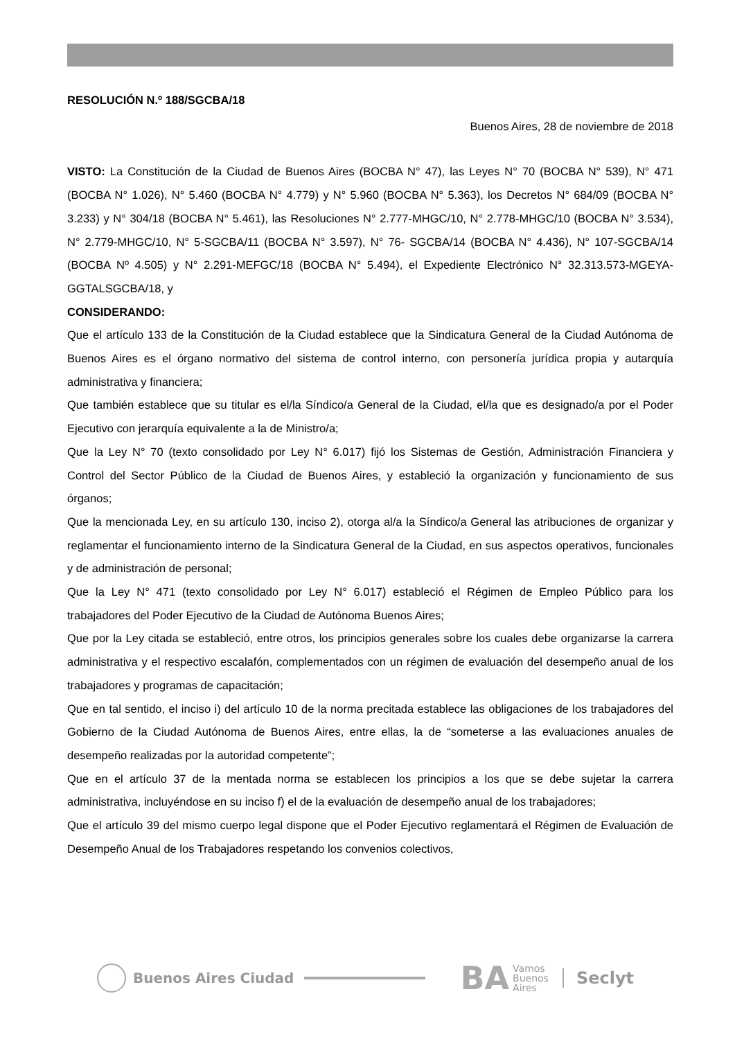RESOLUCIÓN N.º 188/SGCBA/18
Buenos Aires, 28 de noviembre de 2018
VISTO: La Constitución de la Ciudad de Buenos Aires (BOCBA N° 47), las Leyes N° 70 (BOCBA N° 539), N° 471 (BOCBA N° 1.026), N° 5.460 (BOCBA N° 4.779) y N° 5.960 (BOCBA N° 5.363), los Decretos N° 684/09 (BOCBA N° 3.233) y N° 304/18 (BOCBA N° 5.461), las Resoluciones N° 2.777-MHGC/10, N° 2.778-MHGC/10 (BOCBA N° 3.534), N° 2.779-MHGC/10, N° 5-SGCBA/11 (BOCBA N° 3.597), N° 76- SGCBA/14 (BOCBA N° 4.436), N° 107-SGCBA/14 (BOCBA Nº 4.505) y N° 2.291-MEFGC/18 (BOCBA N° 5.494), el Expediente Electrónico N° 32.313.573-MGEYA-GGTALSGCBA/18, y
CONSIDERANDO:
Que el artículo 133 de la Constitución de la Ciudad establece que la Sindicatura General de la Ciudad Autónoma de Buenos Aires es el órgano normativo del sistema de control interno, con personería jurídica propia y autarquía administrativa y financiera;
Que también establece que su titular es el/la Síndico/a General de la Ciudad, el/la que es designado/a por el Poder Ejecutivo con jerarquía equivalente a la de Ministro/a;
Que la Ley N° 70 (texto consolidado por Ley N° 6.017) fijó los Sistemas de Gestión, Administración Financiera y Control del Sector Público de la Ciudad de Buenos Aires, y estableció la organización y funcionamiento de sus órganos;
Que la mencionada Ley, en su artículo 130, inciso 2), otorga al/a la Síndico/a General las atribuciones de organizar y reglamentar el funcionamiento interno de la Sindicatura General de la Ciudad, en sus aspectos operativos, funcionales y de administración de personal;
Que la Ley N° 471 (texto consolidado por Ley N° 6.017) estableció el Régimen de Empleo Público para los trabajadores del Poder Ejecutivo de la Ciudad de Autónoma Buenos Aires;
Que por la Ley citada se estableció, entre otros, los principios generales sobre los cuales debe organizarse la carrera administrativa y el respectivo escalafón, complementados con un régimen de evaluación del desempeño anual de los trabajadores y programas de capacitación;
Que en tal sentido, el inciso i) del artículo 10 de la norma precitada establece las obligaciones de los trabajadores del Gobierno de la Ciudad Autónoma de Buenos Aires, entre ellas, la de “someterse a las evaluaciones anuales de desempeño realizadas por la autoridad competente”;
Que en el artículo 37 de la mentada norma se establecen los principios a los que se debe sujetar la carrera administrativa, incluyéndose en su inciso f) el de la evaluación de desempeño anual de los trabajadores;
Que el artículo 39 del mismo cuerpo legal dispone que el Poder Ejecutivo reglamentará el Régimen de Evaluación de Desempeño Anual de los Trabajadores respetando los convenios colectivos,
Buenos Aires Ciudad
BA Vamos
Buenos
Aires Seclyt